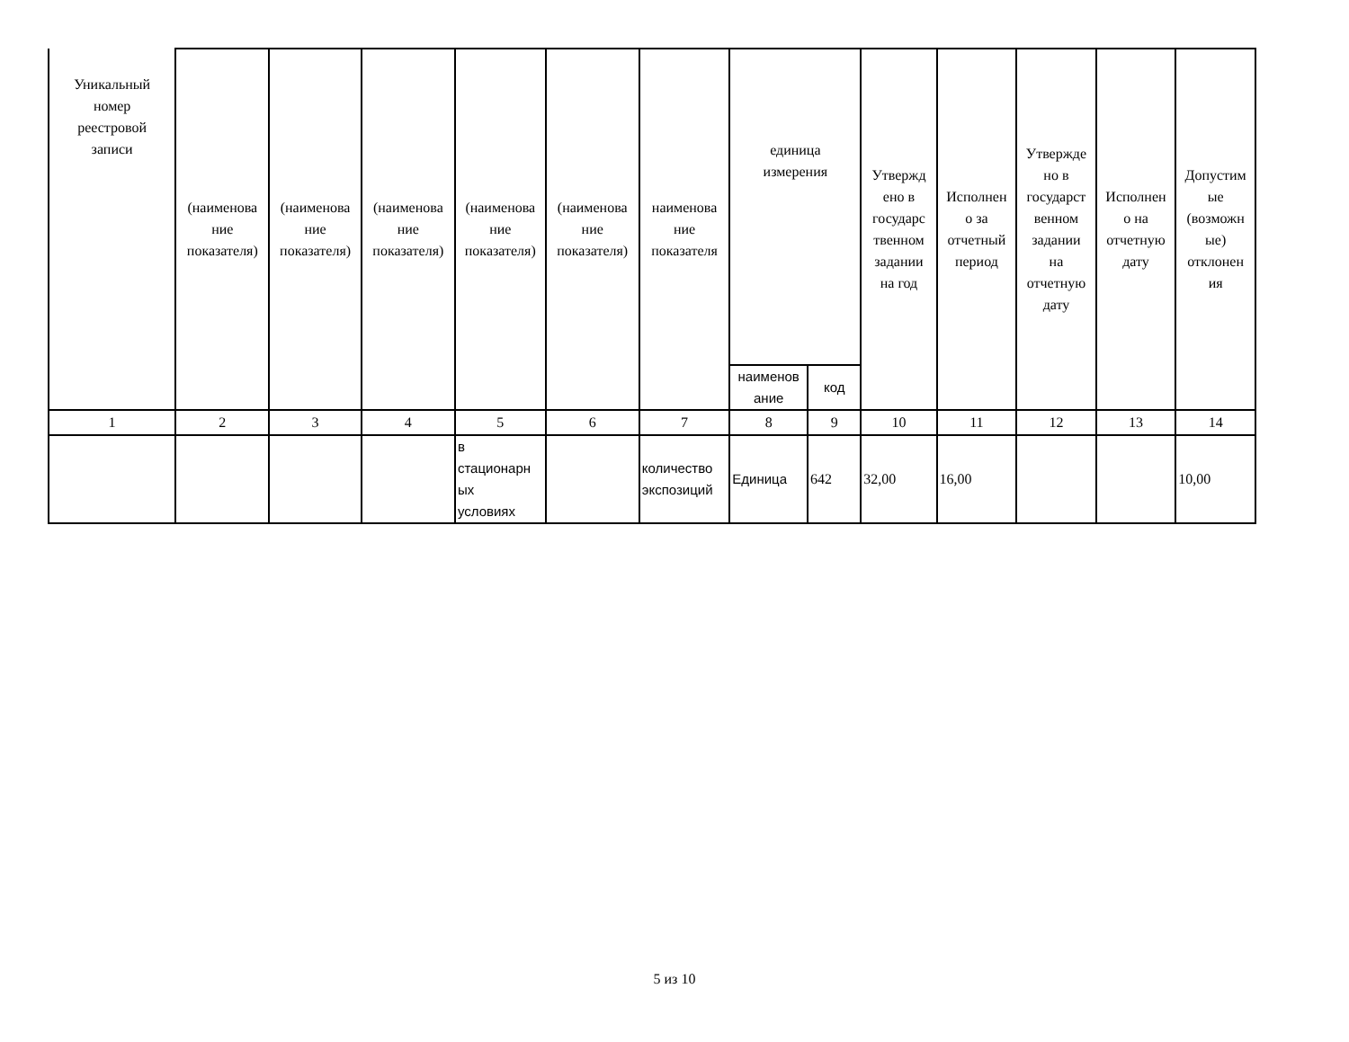| Уникальный номер реестровой записи | (наименова ние показателя) | (наименова ние показателя) | (наименова ние показателя) | (наименова ние показателя) | (наименова ние показателя) | наименова ние показателя | единица измерения | | Утвержд ено в государс твенном задании на год | Исполнен о за отчетный период | Утвержде но в государст венном задании на отчетную дату | Исполнен о на отчетную дату | Допустим ые (возможн ые) отклонен ия |
| --- | --- | --- | --- | --- | --- | --- | --- | --- | --- | --- | --- | --- | --- |
| | | | | | | | наименов ание | код | | | | | |
| 1 | 2 | 3 | 4 | 5 | 6 | 7 | 8 | 9 | 10 | 11 | 12 | 13 | 14 |
| | | | | в стационарн ых условиях | | количество экспозиций | Единица | 642 | 32,00 | 16,00 | | | 10,00 |
5 из 10